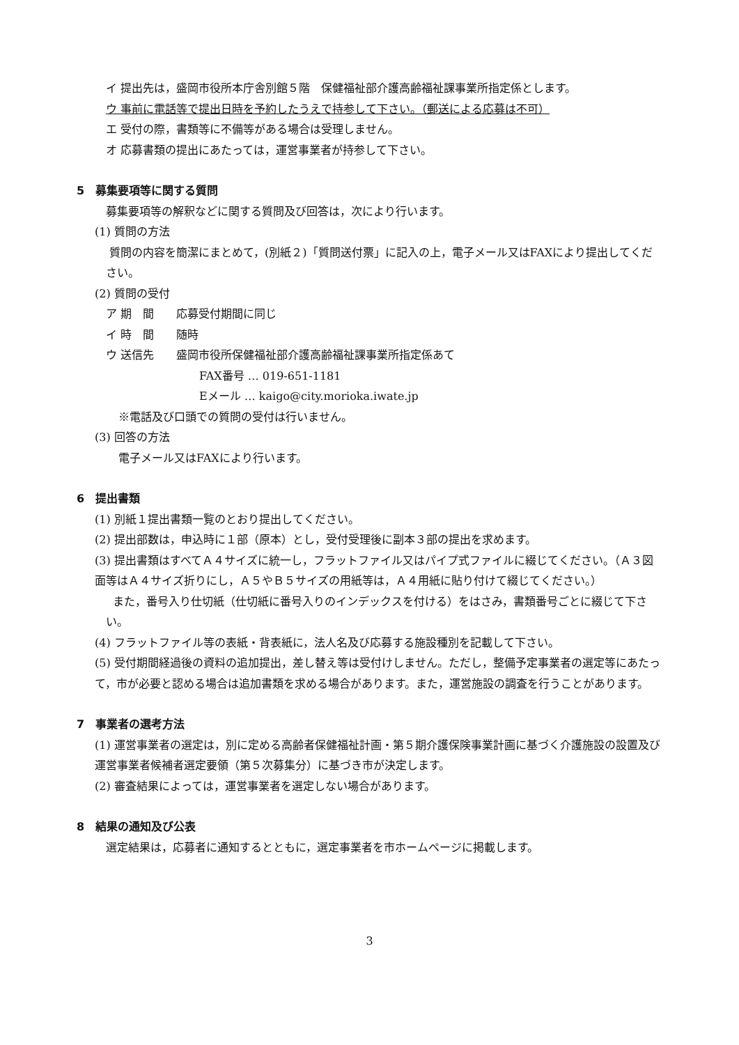イ 提出先は，盛岡市役所本庁舎別館５階　保健福祉部介護高齢福祉課事業所指定係とします。
ウ 事前に電話等で提出日時を予約したうえで持参して下さい。（郵送による応募は不可）
エ 受付の際，書類等に不備等がある場合は受理しません。
オ 応募書類の提出にあたっては，運営事業者が持参して下さい。
5　募集要項等に関する質問
募集要項等の解釈などに関する質問及び回答は，次により行います。
(1) 質問の方法
質問の内容を簡潔にまとめて，(別紙２)「質問送付票」に記入の上，電子メール又はFAXにより提出してください。
(2) 質問の受付
ア 期　間　　応募受付期間に同じ
イ 時　間　　随時
ウ 送信先　　盛岡市役所保健福祉部介護高齢福祉課事業所指定係あて
FAX番号 … 019-651-1181
Eメール … kaigo@city.morioka.iwate.jp
※電話及び口頭での質問の受付は行いません。
(3) 回答の方法
電子メール又はFAXにより行います。
6　提出書類
(1) 別紙１提出書類一覧のとおり提出してください。
(2) 提出部数は，申込時に１部（原本）とし，受付受理後に副本３部の提出を求めます。
(3) 提出書類はすべてＡ４サイズに統一し，フラットファイル又はパイプ式ファイルに綴じてください。（Ａ３図面等はＡ４サイズ折りにし，Ａ５やＢ５サイズの用紙等は，Ａ４用紙に貼り付けて綴じてください。）
また，番号入り仕切紙（仕切紙に番号入りのインデックスを付ける）をはさみ，書類番号ごとに綴じて下さい。
(4) フラットファイル等の表紙・背表紙に，法人名及び応募する施設種別を記載して下さい。
(5) 受付期間経過後の資料の追加提出，差し替え等は受付けしません。ただし，整備予定事業者の選定等にあたって，市が必要と認める場合は追加書類を求める場合があります。また，運営施設の調査を行うことがあります。
7　事業者の選考方法
(1) 運営事業者の選定は，別に定める高齢者保健福祉計画・第５期介護保険事業計画に基づく介護施設の設置及び運営事業者候補者選定要領（第５次募集分）に基づき市が決定します。
(2) 審査結果によっては，運営事業者を選定しない場合があります。
8　結果の通知及び公表
選定結果は，応募者に通知するとともに，選定事業者を市ホームページに掲載します。
3